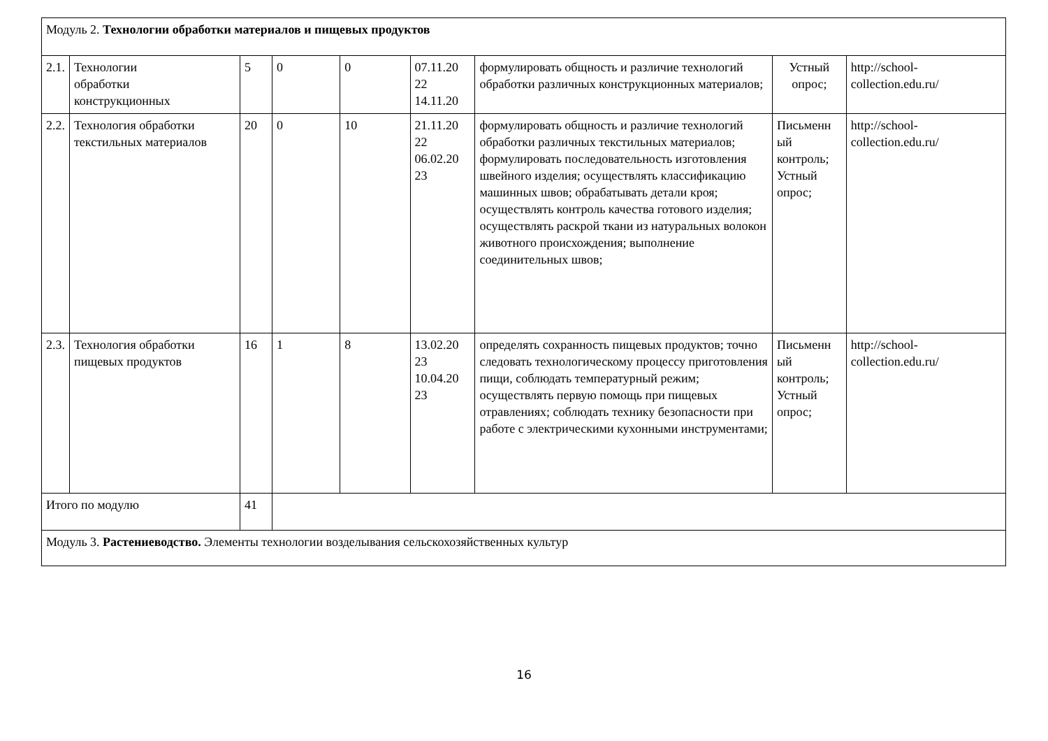| Модуль 2. Технологии обработки материалов и пищевых продуктов | | | | | | | | |
| 2.1. | Технологии обработки конструкционных | 5 | 0 | 0 | 07.11.20 22 14.11.20 | формулировать общность и различие технологий обработки различных конструкционных материалов; | Устный опрос; | http://school- collection.edu.ru/ |
| 2.2. | Технология обработки текстильных материалов | 20 | 0 | 10 | 21.11.20 22 06.02.20 23 | формулировать общность и различие технологий обработки различных текстильных материалов; формулировать последовательность изготовления швейного изделия; осуществлять классификацию машинных швов; обрабатывать детали кроя; осуществлять контроль качества готового изделия; осуществлять раскрой ткани из натуральных волокон животного происхождения; выполнение соединительных швов; | Письменн ый контроль; Устный опрос; | http://school- collection.edu.ru/ |
| 2.3. | Технология обработки пищевых продуктов | 16 | 1 | 8 | 13.02.20 23 10.04.20 23 | определять сохранность пищевых продуктов; точно следовать технологическому процессу приготовления пищи, соблюдать температурный режим; осуществлять первую помощь при пищевых отравлениях; соблюдать технику безопасности при работе с электрическими кухонными инструментами; | Письменн ый контроль; Устный опрос; | http://school- collection.edu.ru/ |
| Итого по модулю | | 41 | | | | | | |
| Модуль 3. Растениеводство. Элементы технологии возделывания сельскохозяйственных культур | | | | | | | | |
16